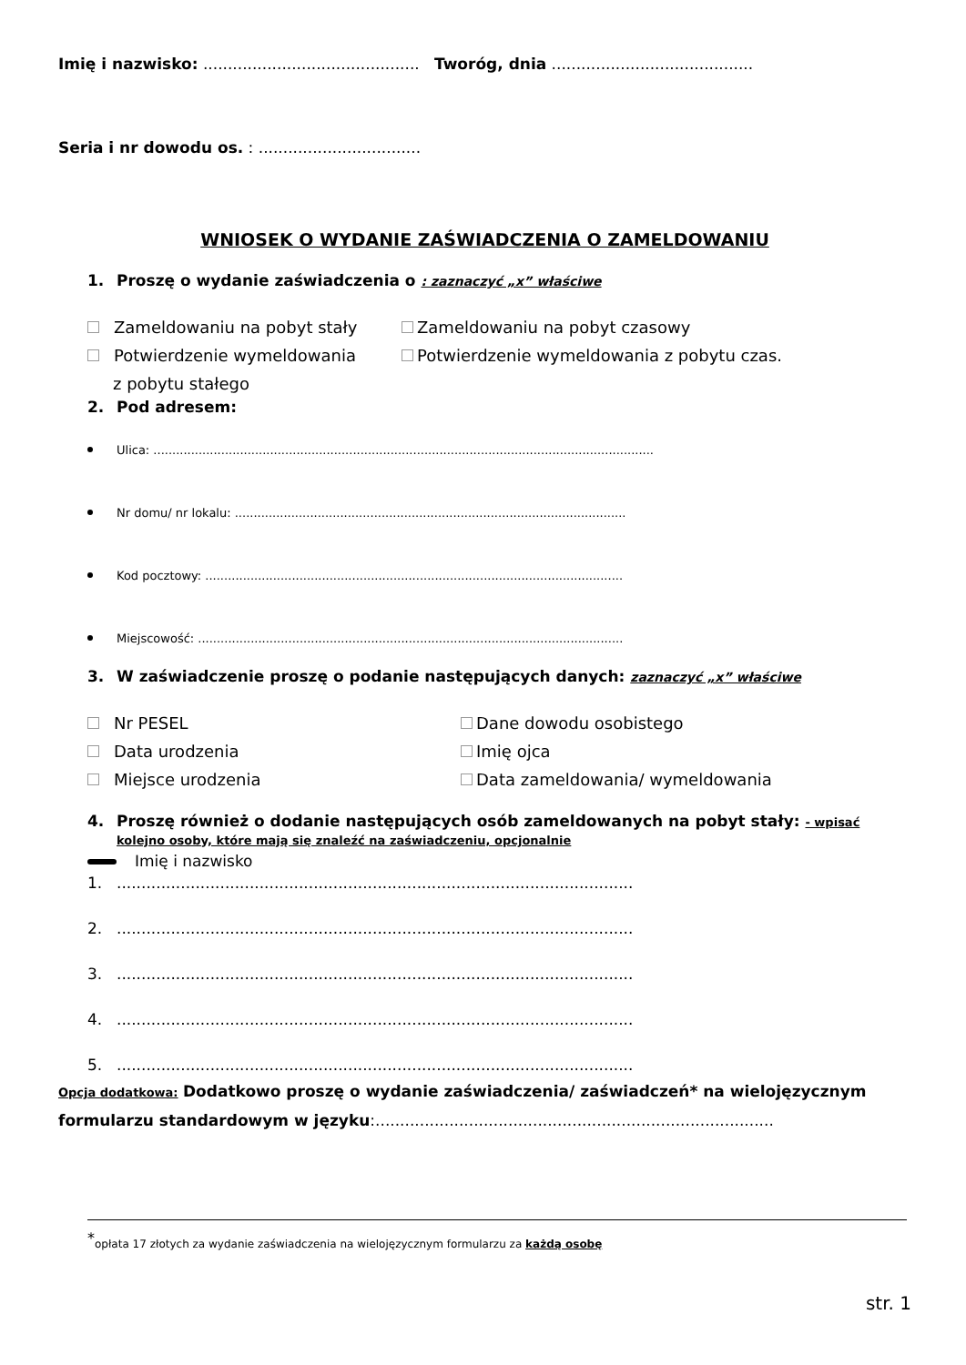Imię i nazwisko: ............................................ Tworóg, dnia .........................................
Seria i nr dowodu os. : .................................
WNIOSEK O WYDANIE ZAŚWIADCZENIA O ZAMELDOWANIU
1. Proszę o wydanie zaświadczenia o : zaznaczyć „x” właściwe
Zameldowaniu na pobyt stały Zameldowaniu na pobyt czasowy
Potwierdzenie wymeldowania
z pobytu stałego
Potwierdzenie wymeldowania z pobytu czas.
2. Pod adresem:
Ulica: .....................................................................................................................................
Nr domu/ nr lokalu: ........................................................................................................
Kod pocztowy: ...............................................................................................................
Miejscowość: .................................................................................................................
3. W zaświadczenie proszę o podanie następujących danych: zaznaczyć „x” właściwe
Nr PESEL Dane dowodu osobistego
Data urodzenia Imię ojca
Miejsce urodzenia Data zameldowania/ wymeldowania
4. Proszę również o dodanie następujących osób zameldowanych na pobyt stały: - wpisać kolejno osoby, które mają się znaleźć na zaświadczeniu, opcjonalnie
Imię i nazwisko
1..........................................................................................................
2..........................................................................................................
3..........................................................................................................
4..........................................................................................................
5..........................................................................................................
Opcja dodatkowa: Dodatkowo proszę o wydanie zaświadczenia/ zaświadczeń* na wielojęzycznym formularzu standardowym w języku:.................................................................................
<sup>*</sup> opłata 17 złotych za wydanie zaświadczenia na wielojęzycznym formularzu za każdą osobę
str. 1